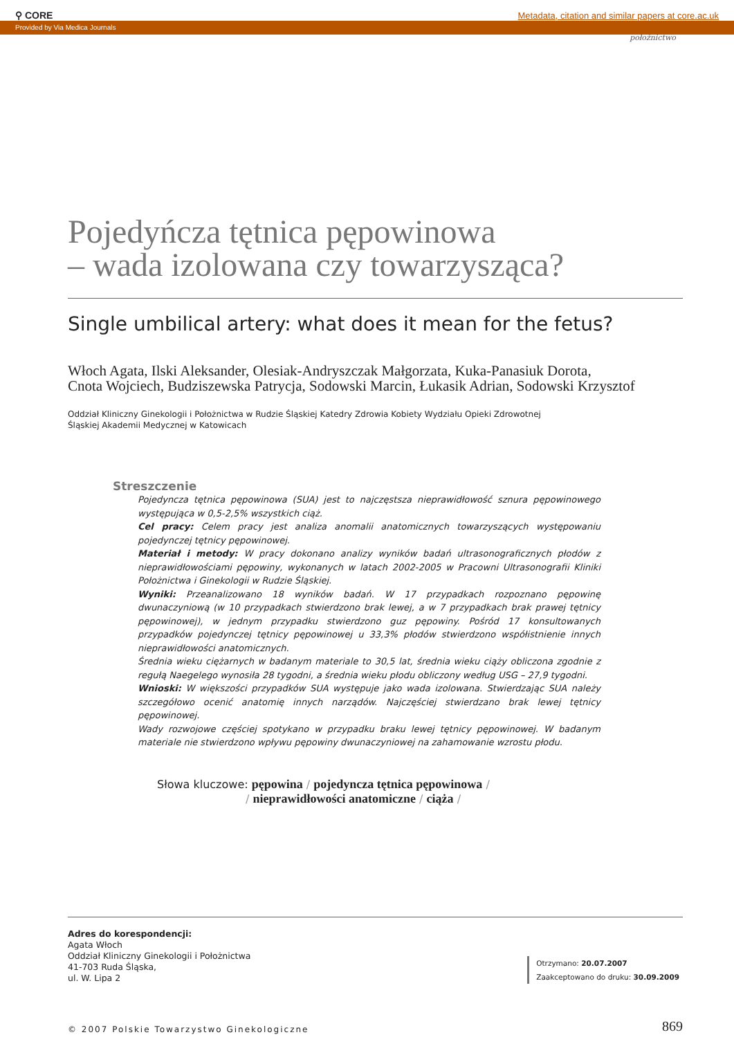⚲ CORE Metadata, citation and similar papers at core.ac.uk
Provided by Via Medica Journals
położnictwo
Pojedyńcza tętnica pępowinowa
– wada izolowana czy towarzysząca?
Single umbilical artery: what does it mean for the fetus?
Włoch Agata, Ilski Aleksander, Olesiak-Andryszczak Małgorzata, Kuka-Panasiuk Dorota,
Cnota Wojciech, Budziszewska Patrycja, Sodowski Marcin, Łukasik Adrian, Sodowski Krzysztof
Oddział Kliniczny Ginekologii i Położnictwa w Rudzie Śląskiej Katedry Zdrowia Kobiety Wydziału Opieki Zdrowotnej
Śląskiej Akademii Medycznej w Katowicach
Streszczenie
Pojedyncza tętnica pępowinowa (SUA) jest to najczęstsza nieprawidłowość sznura pępowinowego występująca w 0,5-2,5% wszystkich ciąż.
Cel pracy: Celem pracy jest analiza anomalii anatomicznych towarzyszących występowaniu pojedynczej tętnicy pępowinowej.
Materiał i metody: W pracy dokonano analizy wyników badań ultrasonograficznych płodów z nieprawidłowościami pępowiny, wykonanych w latach 2002-2005 w Pracowni Ultrasonografii Kliniki Położnictwa i Ginekologii w Rudzie Śląskiej.
Wyniki: Przeanalizowano 18 wyników badań. W 17 przypadkach rozpoznano pępowinę dwunaczyniową (w 10 przypadkach stwierdzono brak lewej, a w 7 przypadkach brak prawej tętnicy pępowinowej), w jednym przypadku stwierdzono guz pępowiny. Pośród 17 konsultowanych przypadków pojedynczej tętnicy pępowinowej u 33,3% płodów stwierdzono współistnienie innych nieprawidłowości anatomicznych.
Średnia wieku ciężarnych w badanym materiale to 30,5 lat, średnia wieku ciąży obliczona zgodnie z regułą Naegelego wynosiła 28 tygodni, a średnia wieku płodu obliczony według USG – 27,9 tygodni.
Wnioski: W większości przypadków SUA występuje jako wada izolowana. Stwierdzając SUA należy szczegółowo ocenić anatomię innych narządów. Najczęściej stwierdzano brak lewej tętnicy pępowinowej.
Wady rozwojowe częściej spotykano w przypadku braku lewej tętnicy pępowinowej. W badanym materiale nie stwierdzono wpływu pępowiny dwunaczyniowej na zahamowanie wzrostu płodu.
Słowa kluczowe: pępowina / pojedyncza tętnica pępowinowa /
/ nieprawidłowości anatomiczne / ciąża /
Adres do korespondencji:
Agata Włoch
Oddział Kliniczny Ginekologii i Położnictwa
41-703 Ruda Śląska,
ul. W. Lipa 2
Otrzymano: 20.07.2007
Zaakceptowano do druku: 30.09.2009
© 2007 Polskie Towarzystwo Ginekologiczne 869